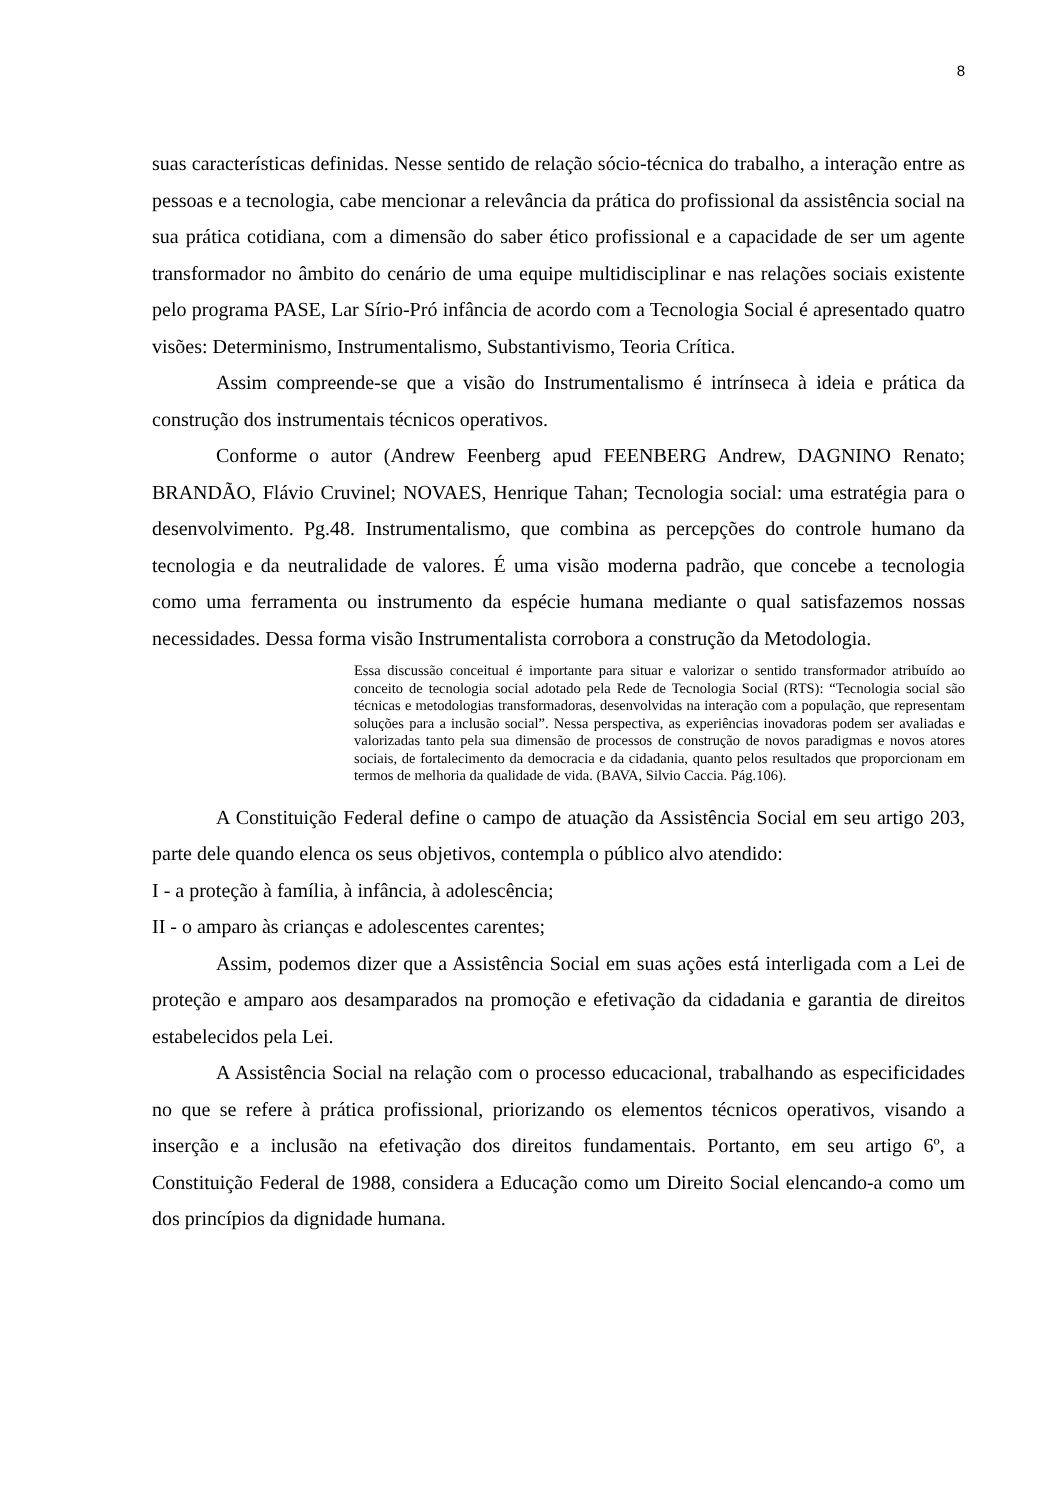8
suas características definidas. Nesse sentido de relação sócio-técnica do trabalho, a interação entre as pessoas e a tecnologia, cabe mencionar a relevância da prática do profissional da assistência social na sua prática cotidiana, com a dimensão do saber ético profissional e a capacidade de ser um agente transformador no âmbito do cenário de uma equipe multidisciplinar e nas relações sociais existente pelo programa PASE, Lar Sírio-Pró infância de acordo com a Tecnologia Social é apresentado quatro visões: Determinismo, Instrumentalismo, Substantivismo, Teoria Crítica.
Assim compreende-se que a visão do Instrumentalismo é intrínseca à ideia e prática da construção dos instrumentais técnicos operativos.
Conforme o autor (Andrew Feenberg apud FEENBERG Andrew, DAGNINO Renato; BRANDÃO, Flávio Cruvinel; NOVAES, Henrique Tahan; Tecnologia social: uma estratégia para o desenvolvimento. Pg.48. Instrumentalismo, que combina as percepções do controle humano da tecnologia e da neutralidade de valores. É uma visão moderna padrão, que concebe a tecnologia como uma ferramenta ou instrumento da espécie humana mediante o qual satisfazemos nossas necessidades. Dessa forma visão Instrumentalista corrobora a construção da Metodologia.
Essa discussão conceitual é importante para situar e valorizar o sentido transformador atribuído ao conceito de tecnologia social adotado pela Rede de Tecnologia Social (RTS): “Tecnologia social são técnicas e metodologias transformadoras, desenvolvidas na interação com a população, que representam soluções para a inclusão social”. Nessa perspectiva, as experiências inovadoras podem ser avaliadas e valorizadas tanto pela sua dimensão de processos de construção de novos paradigmas e novos atores sociais, de fortalecimento da democracia e da cidadania, quanto pelos resultados que proporcionam em termos de melhoria da qualidade de vida. (BAVA, Silvio Caccia. Pág.106).
A Constituição Federal define o campo de atuação da Assistência Social em seu artigo 203, parte dele quando elenca os seus objetivos, contempla o público alvo atendido:
I - a proteção à família, à infância, à adolescência;
II - o amparo às crianças e adolescentes carentes;
Assim, podemos dizer que a Assistência Social em suas ações está interligada com a Lei de proteção e amparo aos desamparados na promoção e efetivação da cidadania e garantia de direitos estabelecidos pela Lei.
A Assistência Social na relação com o processo educacional, trabalhando as especificidades no que se refere à prática profissional, priorizando os elementos técnicos operativos, visando a inserção e a inclusão na efetivação dos direitos fundamentais. Portanto, em seu artigo 6º, a Constituição Federal de 1988, considera a Educação como um Direito Social elencando-a como um dos princípios da dignidade humana.